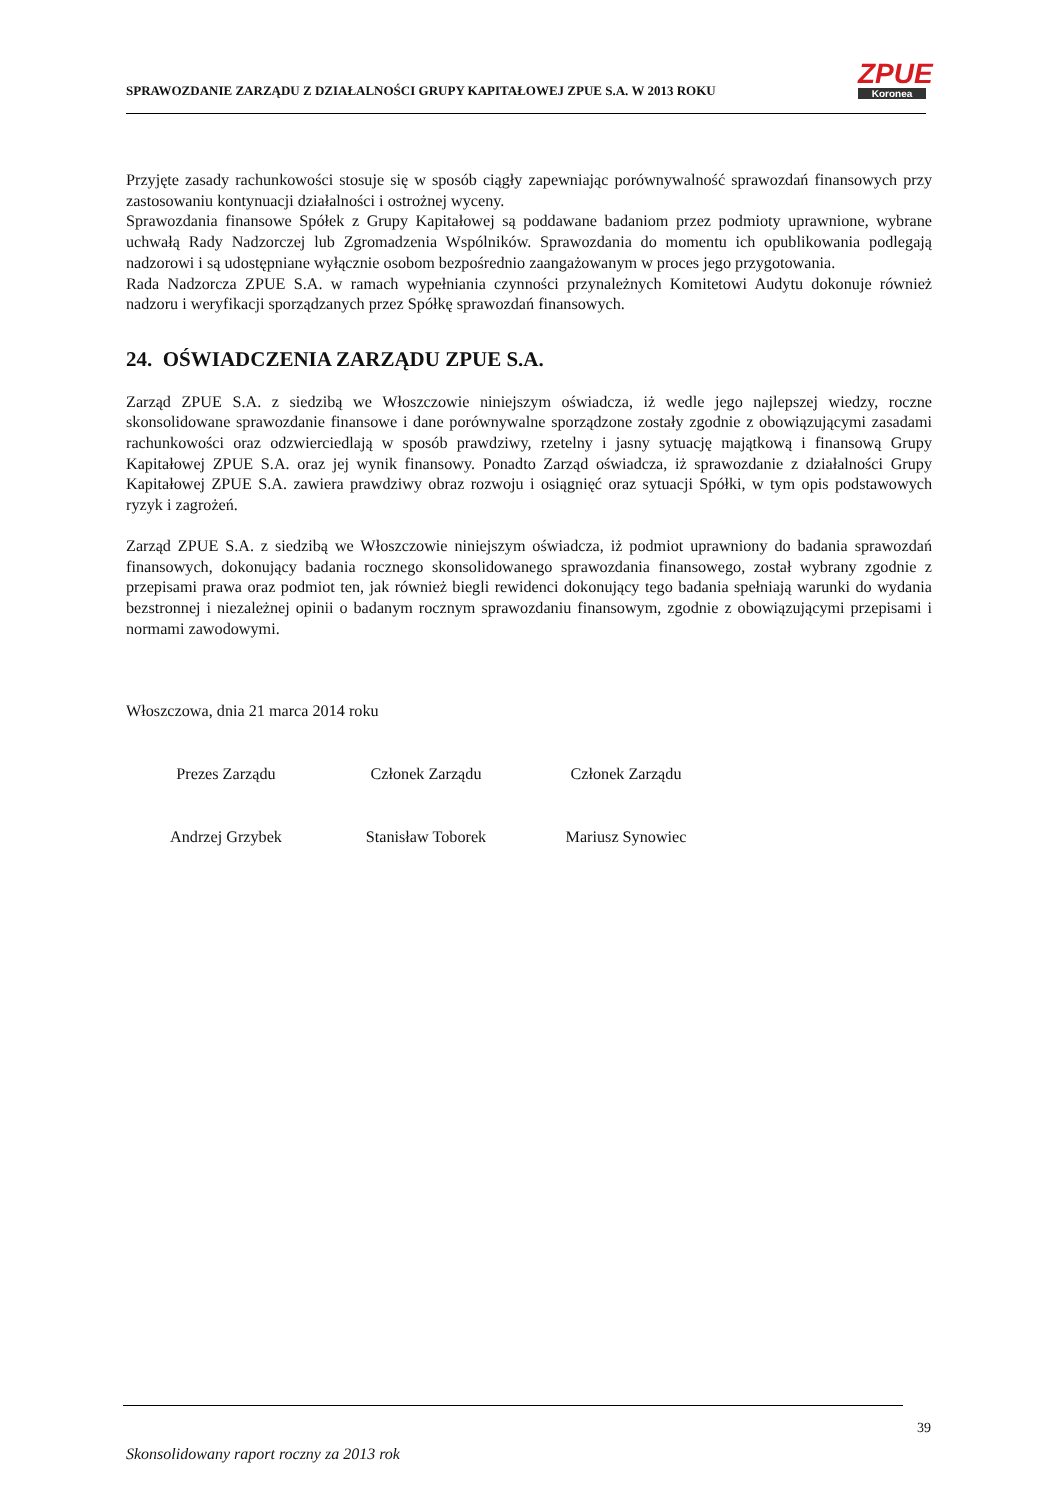SPRAWOZDANIE ZARZĄDU Z DZIAŁALNOŚCI GRUPY KAPITAŁOWEJ ZPUE S.A. W 2013 ROKU
ZPUE
Koronea
Przyjęte zasady rachunkowości stosuje się w sposób ciągły zapewniając porównywalność sprawozdań finansowych przy zastosowaniu kontynuacji działalności i ostrożnej wyceny.
Sprawozdania finansowe Spółek z Grupy Kapitałowej są poddawane badaniom przez podmioty uprawnione, wybrane uchwałą Rady Nadzorczej lub Zgromadzenia Wspólników. Sprawozdania do momentu ich opublikowania podlegają nadzorowi i są udostępniane wyłącznie osobom bezpośrednio zaangażowanym w proces jego przygotowania.
Rada Nadzorcza ZPUE S.A. w ramach wypełniania czynności przynależnych Komitetowi Audytu dokonuje również nadzoru i weryfikacji sporządzanych przez Spółkę sprawozdań finansowych.
24. OŚWIADCZENIA ZARZĄDU ZPUE S.A.
Zarząd ZPUE S.A. z siedzibą we Włoszczowie niniejszym oświadcza, iż wedle jego najlepszej wiedzy, roczne skonsolidowane sprawozdanie finansowe i dane porównywalne sporządzone zostały zgodnie z obowiązującymi zasadami rachunkowości oraz odzwierciedlają w sposób prawdziwy, rzetelny i jasny sytuację majątkową i finansową Grupy Kapitałowej ZPUE S.A. oraz jej wynik finansowy. Ponadto Zarząd oświadcza, iż sprawozdanie z działalności Grupy Kapitałowej ZPUE S.A. zawiera prawdziwy obraz rozwoju i osiągnięć oraz sytuacji Spółki, w tym opis podstawowych ryzyk i zagrożeń.
Zarząd ZPUE S.A. z siedzibą we Włoszczowie niniejszym oświadcza, iż podmiot uprawniony do badania sprawozdań finansowych, dokonujący badania rocznego skonsolidowanego sprawozdania finansowego, został wybrany zgodnie z przepisami prawa oraz podmiot ten, jak również biegli rewidenci dokonujący tego badania spełniają warunki do wydania bezstronnej i niezależnej opinii o badanym rocznym sprawozdaniu finansowym, zgodnie z obowiązującymi przepisami i normami zawodowymi.
Włoszczowa, dnia 21 marca 2014 roku
Prezes Zarządu Członek Zarządu Członek Zarządu
Andrzej Grzybek Stanisław Toborek Mariusz Synowiec
39
Skonsolidowany raport roczny za 2013 rok